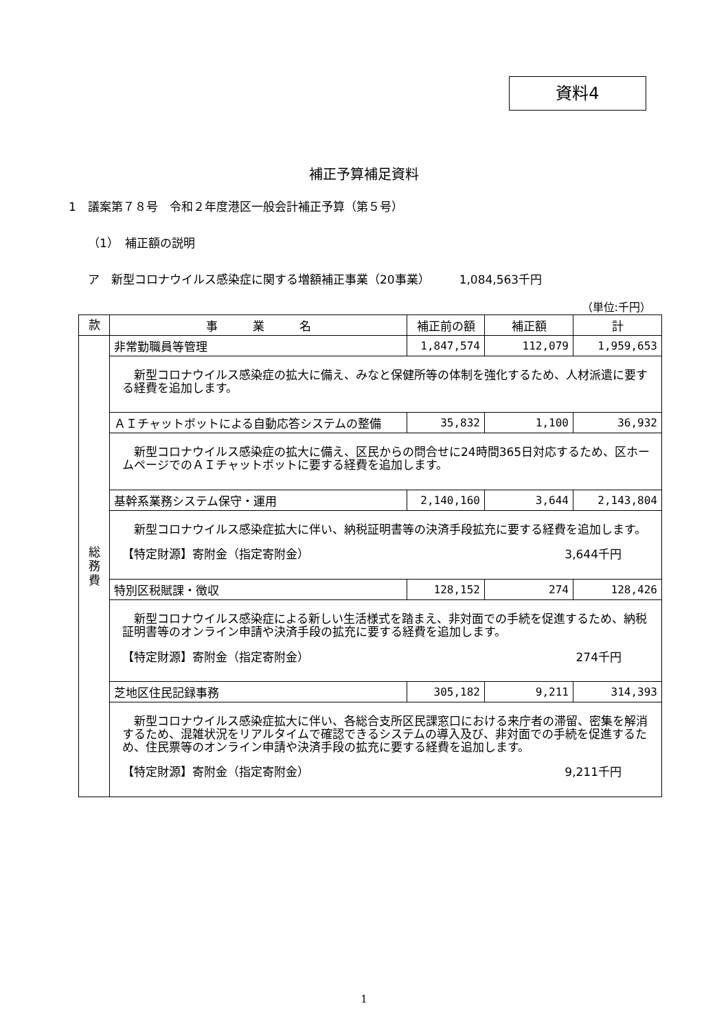資料4
補正予算補足資料
1　議案第７８号　令和２年度港区一般会計補正予算（第５号）
（1）　補正額の説明
ア　新型コロナウイルス感染症に関する増額補正事業（20事業）　　　1,084,563千円
（単位:千円）
| 款 | 事 業 名 | 補正前の額 | 補正額 | 計 |
| --- | --- | --- | --- | --- |
| 総 務 費 | 非常勤職員等管理 | 1,847,574 | 112,079 | 1,959,653 |
| | 新型コロナウイルス感染症の拡大に備え、みなと保健所等の体制を強化するため、人材派遣に要する経費を追加します。 | | | |
| | ＡＩチャットボットによる自動応答システムの整備 | 35,832 | 1,100 | 36,932 |
| | 新型コロナウイルス感染症の拡大に備え、区民からの問合せに24時間365日対応するため、区ホームページでのＡＩチャットボットに要する経費を追加します。 | | | |
| | 基幹系業務システム保守・運用 | 2,140,160 | 3,644 | 2,143,804 |
| | 新型コロナウイルス感染症拡大に伴い、納税証明書等の決済手段拡充に要する経費を追加します。 【特定財源】寄附金（指定寄附金） 3,644千円 | | | |
| | 特別区税賦課・徴収 | 128,152 | 274 | 128,426 |
| | 新型コロナウイルス感染症による新しい生活様式を踏まえ、非対面での手続を促進するため、納税証明書等のオンライン申請や決済手段の拡充に要する経費を追加します。 【特定財源】寄附金（指定寄附金） 274千円 | | | |
| | 芝地区住民記録事務 | 305,182 | 9,211 | 314,393 |
| | 新型コロナウイルス感染症拡大に伴い、各総合支所区民課窓口における来庁者の滞留、密集を解消するため、混雑状況をリアルタイムで確認できるシステムの導入及び、非対面での手続を促進するため、住民票等のオンライン申請や決済手段の拡充に要する経費を追加します。 【特定財源】寄附金（指定寄附金） 9,211千円 | | | |
1